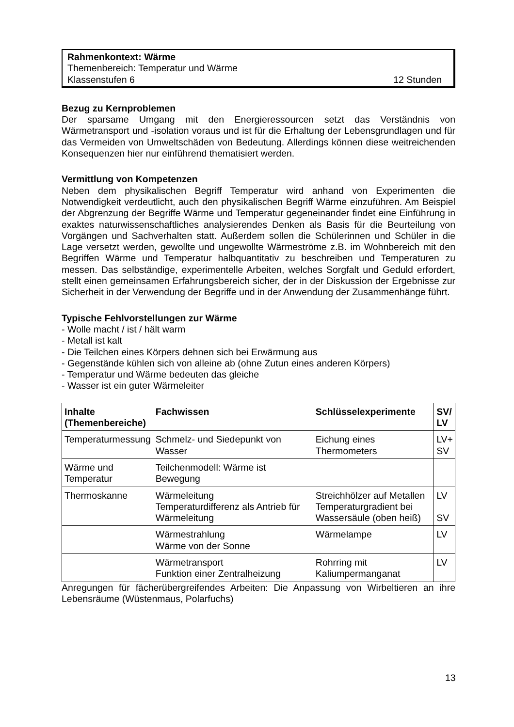Rahmenkontext: Wärme
Themenbereich: Temperatur und Wärme
Klassenstufen 6 12 Stunden
Bezug zu Kernproblemen
Der sparsame Umgang mit den Energieressourcen setzt das Verständnis von Wärmetransport und -isolation voraus und ist für die Erhaltung der Lebensgrundlagen und für das Vermeiden von Umweltschäden von Bedeutung. Allerdings können diese weitreichenden Konsequenzen hier nur einführend thematisiert werden.
Vermittlung von Kompetenzen
Neben dem physikalischen Begriff Temperatur wird anhand von Experimenten die Notwendigkeit verdeutlicht, auch den physikalischen Begriff Wärme einzuführen. Am Beispiel der Abgrenzung der Begriffe Wärme und Temperatur gegeneinander findet eine Einführung in exaktes naturwissenschaftliches analysierendes Denken als Basis für die Beurteilung von Vorgängen und Sachverhalten statt. Außerdem sollen die Schülerinnen und Schüler in die Lage versetzt werden, gewollte und ungewollte Wärmeströme z.B. im Wohnbereich mit den Begriffen Wärme und Temperatur halbquantitativ zu beschreiben und Temperaturen zu messen. Das selbständige, experimentelle Arbeiten, welches Sorgfalt und Geduld erfordert, stellt einen gemeinsamen Erfahrungsbereich sicher, der in der Diskussion der Ergebnisse zur Sicherheit in der Verwendung der Begriffe und in der Anwendung der Zusammenhänge führt.
Typische Fehlvorstellungen zur Wärme
- Wolle macht / ist / hält warm
- Metall ist kalt
- Die Teilchen eines Körpers dehnen sich bei Erwärmung aus
- Gegenstände kühlen sich von alleine ab (ohne Zutun eines anderen Körpers)
- Temperatur und Wärme bedeuten das gleiche
- Wasser ist ein guter Wärmeleiter
| Inhalte (Themenbereiche) | Fachwissen | Schlüsselexperimente | SV/ LV |
| --- | --- | --- | --- |
| Temperaturmessung | Schmelz- und Siedepunkt von Wasser | Eichung eines Thermometers | LV+ SV |
| Wärme und Temperatur | Teilchenmodell: Wärme ist Bewegung | | |
| Thermoskanne | Wärmeleitung Temperaturdifferenz als Antrieb für Wärmeleitung | Streichhölzer auf Metallen Temperaturgradient bei Wassersäule (oben heiß) | LV SV |
| | Wärmestrahlung Wärme von der Sonne | Wärmelampe | LV |
| | Wärmetransport Funktion einer Zentralheizung | Rohrring mit Kaliumpermanganat | LV |
Anregungen für fächerübergreifendes Arbeiten: Die Anpassung von Wirbeltieren an ihre Lebensräume (Wüstenmaus, Polarfuchs)
13